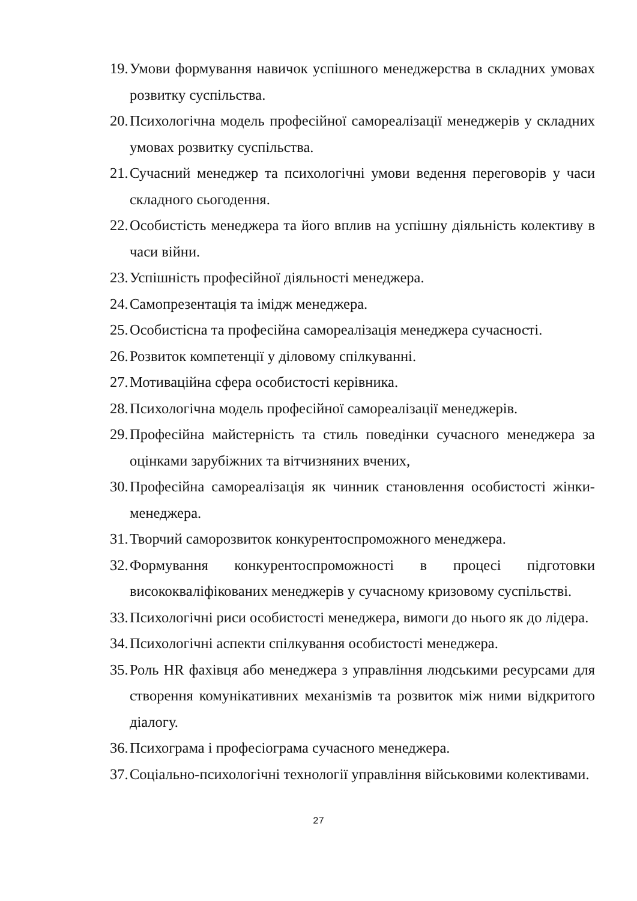19. Умови формування навичок успішного менеджерства в складних умовах розвитку суспільства.
20. Психологічна модель професійної самореалізації менеджерів у складних умовах розвитку суспільства.
21. Сучасний менеджер та психологічні умови ведення переговорів у часи складного сьогодення.
22. Особистість менеджера та його вплив на успішну діяльність колективу в часи війни.
23. Успішність професійної діяльності менеджера.
24. Самопрезентація та імідж менеджера.
25. Особистісна та професійна самореалізація менеджера сучасності.
26. Розвиток компетенції у діловому спілкуванні.
27. Мотиваційна сфера особистості керівника.
28. Психологічна модель професійної самореалізації менеджерів.
29. Професійна майстерність та стиль поведінки сучасного менеджера за оцінками зарубіжних та вітчизняних вчених,
30. Професійна самореалізація як чинник становлення особистості жінки-менеджера.
31. Творчий саморозвиток конкурентоспроможного менеджера.
32. Формування конкурентоспроможності в процесі підготовки висококваліфікованих менеджерів у сучасному кризовому суспільстві.
33. Психологічні риси особистості менеджера, вимоги до нього як до лідера.
34. Психологічні аспекти спілкування особистості менеджера.
35. Роль HR фахівця або менеджера з управління людськими ресурсами для створення комунікативних механізмів та розвиток між ними відкритого діалогу.
36. Психограма і професіограма сучасного менеджера.
37. Соціально-психологічні технології управління військовими колективами.
27